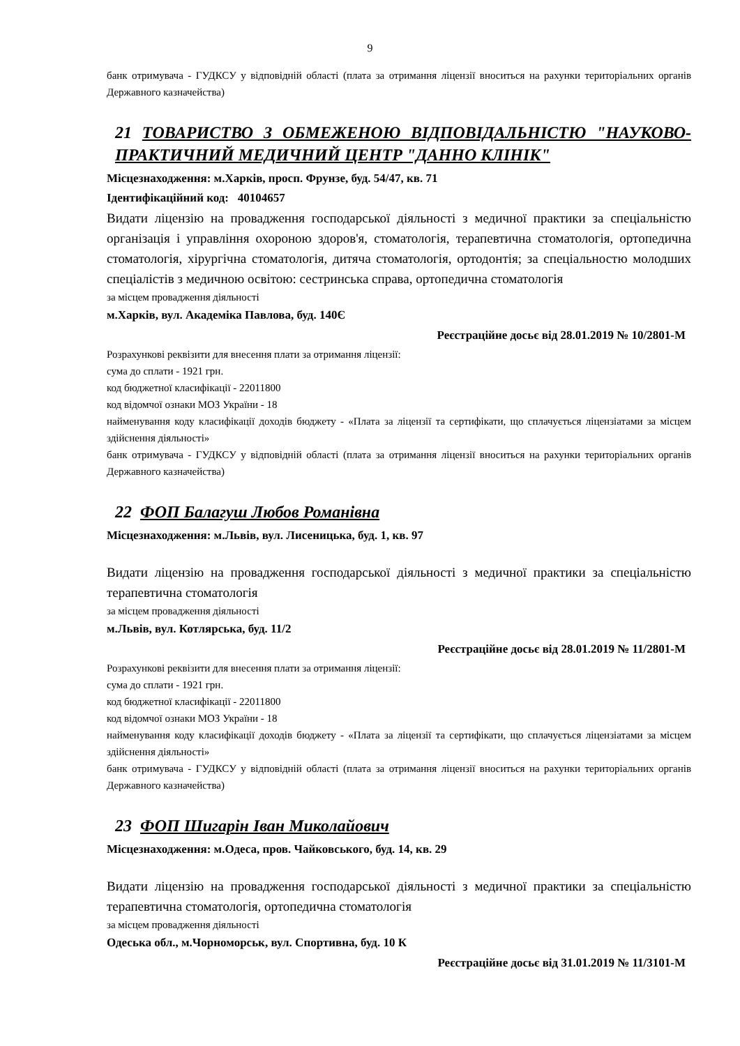9
банк отримувача - ГУДКСУ у відповідній області (плата за отримання ліцензії вноситься на рахунки територіальних органів Державного казначейства)
21 ТОВАРИСТВО З ОБМЕЖЕНОЮ ВІДПОВІДАЛЬНІСТЮ "НАУКОВО-ПРАКТИЧНИЙ МЕДИЧНИЙ ЦЕНТР "ДАННО КЛІНІК"
Місцезнаходження: м.Харків, просп. Фрунзе, буд. 54/47, кв. 71
Ідентифікаційний код: 40104657
Видати ліцензію на провадження господарської діяльності з медичної практики за спеціальністю організація і управління охороною здоров'я, стоматологія, терапевтична стоматологія, ортопедична стоматологія, хірургічна стоматологія, дитяча стоматологія, ортодонтія; за спеціальностю молодших спеціалістів з медичною освітою: сестринська справа, ортопедична стоматологія
за місцем провадження діяльності
м.Харків, вул. Академіка Павлова, буд. 140Є
Реєстраційне досьє від 28.01.2019 № 10/2801-М
Розрахункові реквізити для внесення плати за отримання ліцензії:
сума до сплати - 1921 грн.
код бюджетної класифікації - 22011800
код відомчої ознаки МОЗ України - 18
найменування коду класифікації доходів бюджету - «Плата за ліцензії та сертифікати, що сплачується ліцензіатами за місцем здійснення діяльності»
банк отримувача - ГУДКСУ у відповідній області (плата за отримання ліцензії вноситься на рахунки територіальних органів Державного казначейства)
22 ФОП Балагуш Любов Романівна
Місцезнаходження: м.Львів, вул. Лисеницька, буд. 1, кв. 97
Видати ліцензію на провадження господарської діяльності з медичної практики за спеціальністю терапевтична стоматологія
за місцем провадження діяльності
м.Львів, вул. Котлярська, буд. 11/2
Реєстраційне досьє від 28.01.2019 № 11/2801-М
Розрахункові реквізити для внесення плати за отримання ліцензії:
сума до сплати - 1921 грн.
код бюджетної класифікації - 22011800
код відомчої ознаки МОЗ України - 18
найменування коду класифікації доходів бюджету - «Плата за ліцензії та сертифікати, що сплачується ліцензіатами за місцем здійснення діяльності»
банк отримувача - ГУДКСУ у відповідній області (плата за отримання ліцензії вноситься на рахунки територіальних органів Державного казначейства)
23 ФОП Шигарін Іван Миколайович
Місцезнаходження: м.Одеса, пров. Чайковського, буд. 14, кв. 29
Видати ліцензію на провадження господарської діяльності з медичної практики за спеціальністю терапевтична стоматологія, ортопедична стоматологія
за місцем провадження діяльності
Одеська обл., м.Чорноморськ, вул. Спортивна, буд. 10 К
Реєстраційне досьє від 31.01.2019 № 11/3101-М